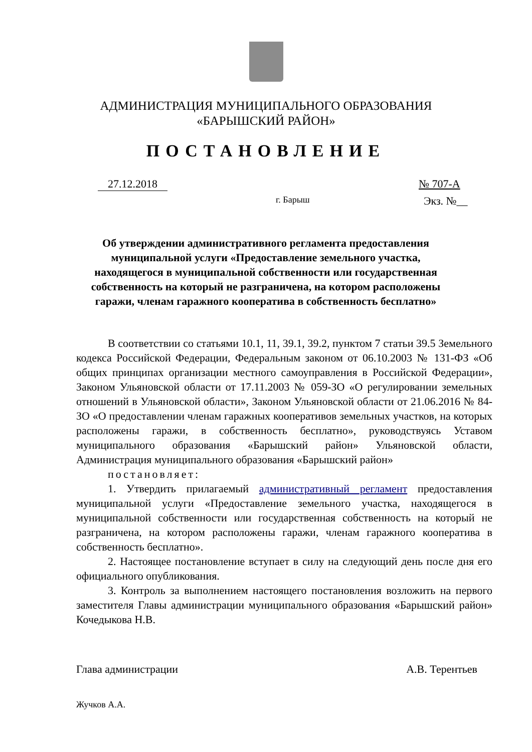АДМИНИСТРАЦИЯ МУНИЦИПАЛЬНОГО ОБРАЗОВАНИЯ
«БАРЫШСКИЙ РАЙОН»
ПОСТАНОВЛЕНИЕ
27.12.2018 № 707-А
г. Барыш Экз. №__
Об утверждении административного регламента предоставления муниципальной услуги «Предоставление земельного участка, находящегося в муниципальной собственности или государственная собственность на который не разграничена, на котором расположены гаражи, членам гаражного кооператива в собственность бесплатно»
В соответствии со статьями 10.1, 11, 39.1, 39.2, пунктом 7 статьи 39.5 Земельного кодекса Российской Федерации, Федеральным законом от 06.10.2003 № 131-ФЗ «Об общих принципах организации местного самоуправления в Российской Федерации», Законом Ульяновской области от 17.11.2003 № 059-ЗО «О регулировании земельных отношений в Ульяновской области», Законом Ульяновской области от 21.06.2016 № 84-ЗО «О предоставлении членам гаражных кооперативов земельных участков, на которых расположены гаражи, в собственность бесплатно», руководствуясь Уставом муниципального образования «Барышский район» Ульяновской области, Администрация муниципального образования «Барышский район»
постановляет:
1. Утвердить прилагаемый административный регламент предоставления муниципальной услуги «Предоставление земельного участка, находящегося в муниципальной собственности или государственная собственность на который не разграничена, на котором расположены гаражи, членам гаражного кооператива в собственность бесплатно».
2. Настоящее постановление вступает в силу на следующий день после дня его официального опубликования.
3. Контроль за выполнением настоящего постановления возложить на первого заместителя Главы администрации муниципального образования «Барышский район» Кочедыкова Н.В.
Глава администрации А.В. Терентьев
Жучков А.А.